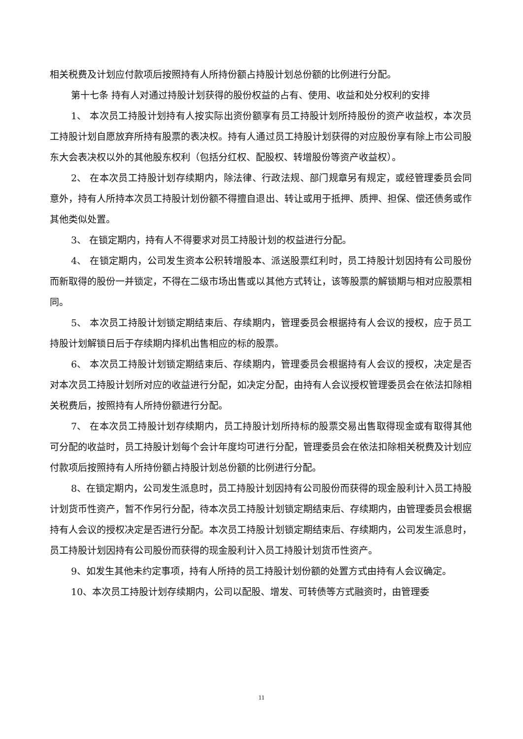相关税费及计划应付款项后按照持有人所持份额占持股计划总份额的比例进行分配。
第十七条 持有人对通过持股计划获得的股份权益的占有、使用、收益和处分权利的安排
1、 本次员工持股计划持有人按实际出资份额享有员工持股计划所持股份的资产收益权，本次员工持股计划自愿放弃所持有股票的表决权。持有人通过员工持股计划获得的对应股份享有除上市公司股东大会表决权以外的其他股东权利（包括分红权、配股权、转增股份等资产收益权）。
2、 在本次员工持股计划存续期内，除法律、行政法规、部门规章另有规定，或经管理委员会同意外，持有人所持本次员工持股计划份额不得擅自退出、转让或用于抵押、质押、担保、偿还债务或作其他类似处置。
3、 在锁定期内，持有人不得要求对员工持股计划的权益进行分配。
4、 在锁定期内，公司发生资本公积转增股本、派送股票红利时，员工持股计划因持有公司股份而新取得的股份一并锁定，不得在二级市场出售或以其他方式转让，该等股票的解锁期与相对应股票相同。
5、 本次员工持股计划锁定期结束后、存续期内，管理委员会根据持有人会议的授权，应于员工持股计划解锁日后于存续期内择机出售相应的标的股票。
6、 本次员工持股计划锁定期结束后、存续期内，管理委员会根据持有人会议的授权，决定是否对本次员工持股计划所对应的收益进行分配，如决定分配，由持有人会议授权管理委员会在依法扣除相关税费后，按照持有人所持份额进行分配。
7、 在本次员工持股计划存续期内，员工持股计划所持标的股票交易出售取得现金或有取得其他可分配的收益时，员工持股计划每个会计年度均可进行分配，管理委员会在依法扣除相关税费及计划应付款项后按照持有人所持份额占持股计划总份额的比例进行分配。
8、在锁定期内，公司发生派息时，员工持股计划因持有公司股份而获得的现金股利计入员工持股计划货币性资产，暂不作另行分配，待本次员工持股计划锁定期结束后、存续期内，由管理委员会根据持有人会议的授权决定是否进行分配。本次员工持股计划锁定期结束后、存续期内，公司发生派息时，员工持股计划因持有公司股份而获得的现金股利计入员工持股计划货币性资产。
9、如发生其他未约定事项，持有人所持的员工持股计划份额的处置方式由持有人会议确定。
10、本次员工持股计划存续期内，公司以配股、增发、可转债等方式融资时，由管理委
11